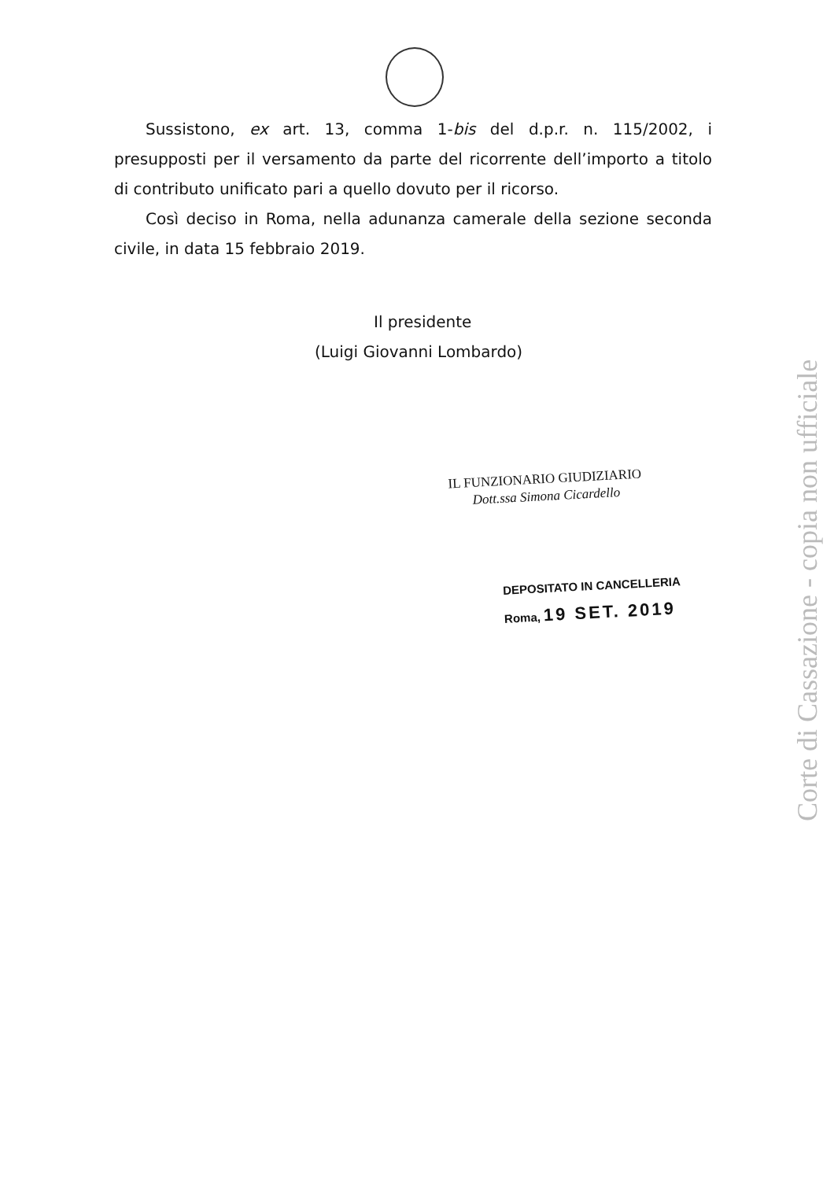Sussistono, ex art. 13, comma 1-bis del d.p.r. n. 115/2002, i presupposti per il versamento da parte del ricorrente dell’importo a titolo di contributo unificato pari a quello dovuto per il ricorso.
Così deciso in Roma, nella adunanza camerale della sezione seconda civile, in data 15 febbraio 2019.
Il presidente
(Luigi Giovanni Lombardo)
IL FUNZIONARIO GIUDIZIARIO
Dott.ssa Simona Cicardello
DEPOSITATO IN CANCELLERIA
Roma, 19 SET. 2019
Corte di Cassazione - copia non ufficiale